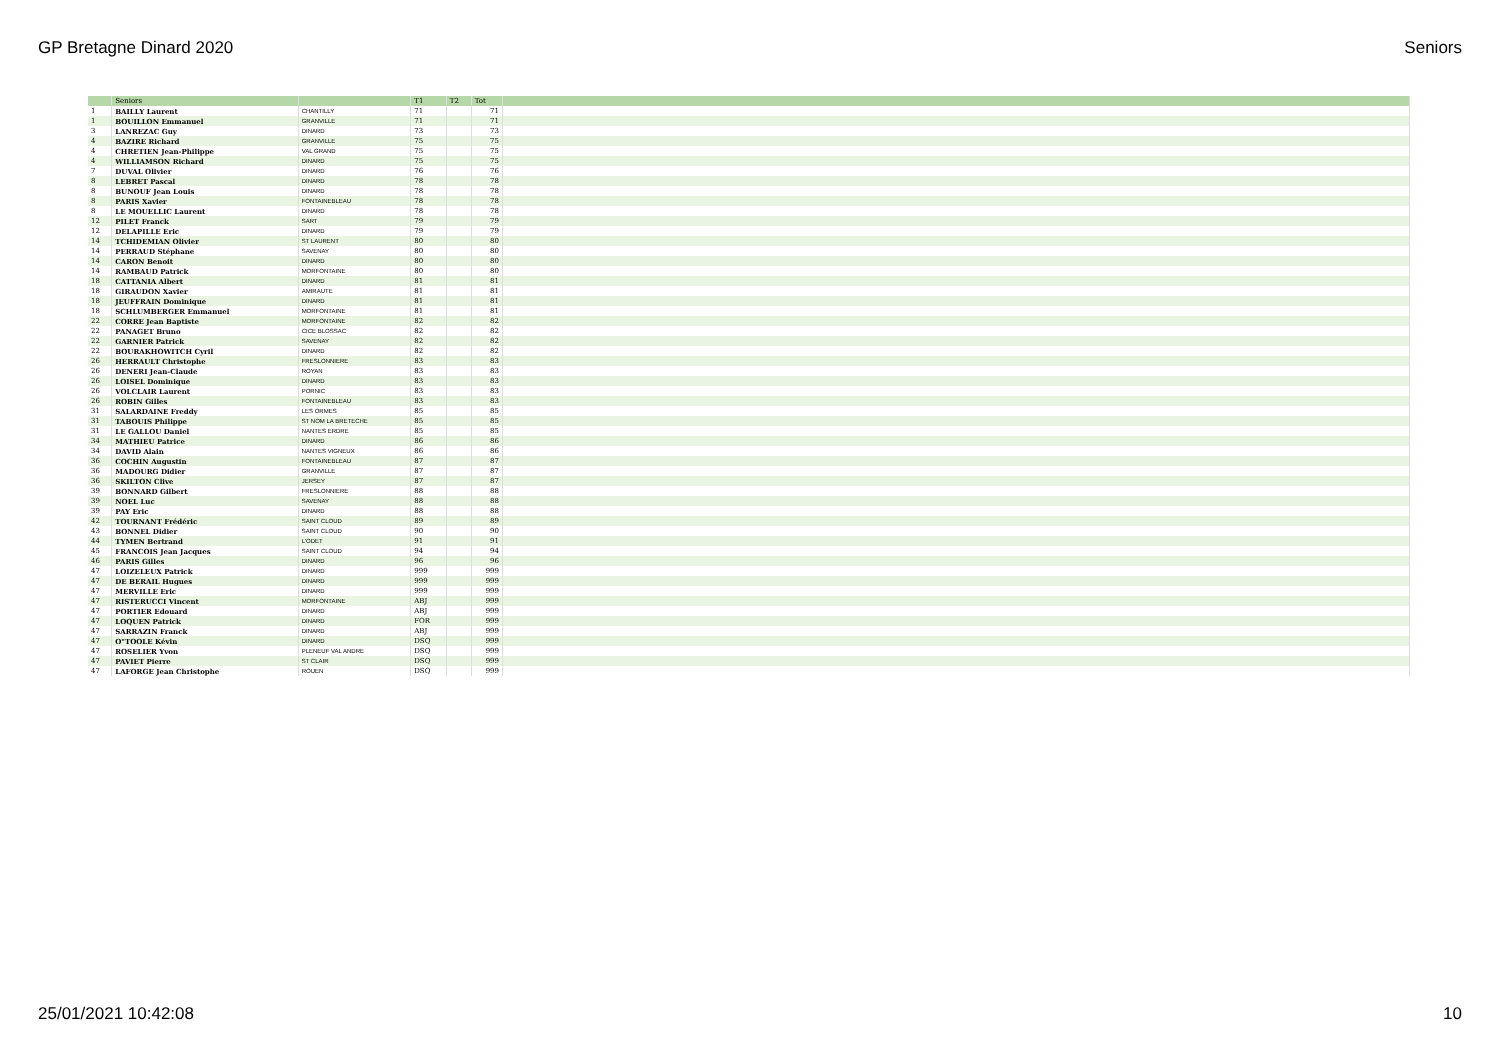GP Bretagne Dinard 2020 Seniors
| | Seniors | | T1 | T2 | Tot | |
| --- | --- | --- | --- | --- | --- | --- |
| 1 | BAILLY Laurent | CHANTILLY | 71 | | 71 | |
| 1 | BOUILLON Emmanuel | GRANVILLE | 71 | | 71 | |
| 3 | LANREZAC Guy | DINARD | 73 | | 73 | |
| 4 | BAZIRE Richard | GRANVILLE | 75 | | 75 | |
| 4 | CHRETIEN Jean-Philippe | VAL GRAND | 75 | | 75 | |
| 4 | WILLIAMSON Richard | DINARD | 75 | | 75 | |
| 7 | DUVAL Olivier | DINARD | 76 | | 76 | |
| 8 | LEBRET Pascal | DINARD | 78 | | 78 | |
| 8 | BUNOUF Jean Louis | DINARD | 78 | | 78 | |
| 8 | PARIS Xavier | FONTAINEBLEAU | 78 | | 78 | |
| 8 | LE MOUELLIC Laurent | DINARD | 78 | | 78 | |
| 12 | PILET Franck | SART | 79 | | 79 | |
| 12 | DELAPILLE Eric | DINARD | 79 | | 79 | |
| 14 | TCHIDEMIAN Olivier | ST LAURENT | 80 | | 80 | |
| 14 | PERRAUD Stéphane | SAVENAY | 80 | | 80 | |
| 14 | CARON Benoit | DINARD | 80 | | 80 | |
| 14 | RAMBAUD Patrick | MORFONTAINE | 80 | | 80 | |
| 18 | CATTANIA Albert | DINARD | 81 | | 81 | |
| 18 | GIRAUDON Xavier | AMIRAUTE | 81 | | 81 | |
| 18 | JEUFFRAIN Dominique | DINARD | 81 | | 81 | |
| 18 | SCHLUMBERGER Emmanuel | MORFONTAINE | 81 | | 81 | |
| 22 | CORRE Jean Baptiste | MORFONTAINE | 82 | | 82 | |
| 22 | PANAGET Bruno | CICE BLOSSAC | 82 | | 82 | |
| 22 | GARNIER Patrick | SAVENAY | 82 | | 82 | |
| 22 | BOURAKHOWITCH Cyril | DINARD | 82 | | 82 | |
| 26 | HERRAULT Christophe | FRESLONNIERE | 83 | | 83 | |
| 26 | DENERI Jean-Claude | ROYAN | 83 | | 83 | |
| 26 | LOISEL Dominique | DINARD | 83 | | 83 | |
| 26 | VOLCLAIR Laurent | PORNIC | 83 | | 83 | |
| 26 | ROBIN Gilles | FONTAINEBLEAU | 83 | | 83 | |
| 31 | SALARDAINE Freddy | LES ORMES | 85 | | 85 | |
| 31 | TABOUIS Philippe | ST NOM LA BRETECHE | 85 | | 85 | |
| 31 | LE GALLOU Daniel | NANTES ERDRE | 85 | | 85 | |
| 34 | MATHIEU Patrice | DINARD | 86 | | 86 | |
| 34 | DAVID Alain | NANTES VIGNEUX | 86 | | 86 | |
| 36 | COCHIN Augustin | FONTAINEBLEAU | 87 | | 87 | |
| 36 | MADOURG Didier | GRANVILLE | 87 | | 87 | |
| 36 | SKILTON Clive | JERSEY | 87 | | 87 | |
| 39 | BONNARD Gilbert | FRESLONNIERE | 88 | | 88 | |
| 39 | NOEL Luc | SAVENAY | 88 | | 88 | |
| 39 | PAY Eric | DINARD | 88 | | 88 | |
| 42 | TOURNANT Frédéric | SAINT CLOUD | 89 | | 89 | |
| 43 | BONNEL Didier | SAINT CLOUD | 90 | | 90 | |
| 44 | TYMEN Bertrand | L'ODET | 91 | | 91 | |
| 45 | FRANCOIS Jean Jacques | SAINT CLOUD | 94 | | 94 | |
| 46 | PARIS Gilles | DINARD | 96 | | 96 | |
| 47 | LOIZELEUX Patrick | DINARD | 999 | | 999 | |
| 47 | DE BERAIL Hugues | DINARD | 999 | | 999 | |
| 47 | MERVILLE Eric | DINARD | 999 | | 999 | |
| 47 | RISTERUCCI Vincent | MORFONTAINE | ABJ | | 999 | |
| 47 | PORTIER Edouard | DINARD | ABJ | | 999 | |
| 47 | LOQUEN Patrick | DINARD | FOR | | 999 | |
| 47 | SARRAZIN Franck | DINARD | ABJ | | 999 | |
| 47 | O"TOOLE Kévin | DINARD | DSQ | | 999 | |
| 47 | ROSELIER Yvon | PLENEUF VAL ANDRE | DSQ | | 999 | |
| 47 | PAVIET Pierre | ST CLAIR | DSQ | | 999 | |
| 47 | LAFORGE Jean Christophe | ROUEN | DSQ | | 999 | |
25/01/2021 10:42:08 10